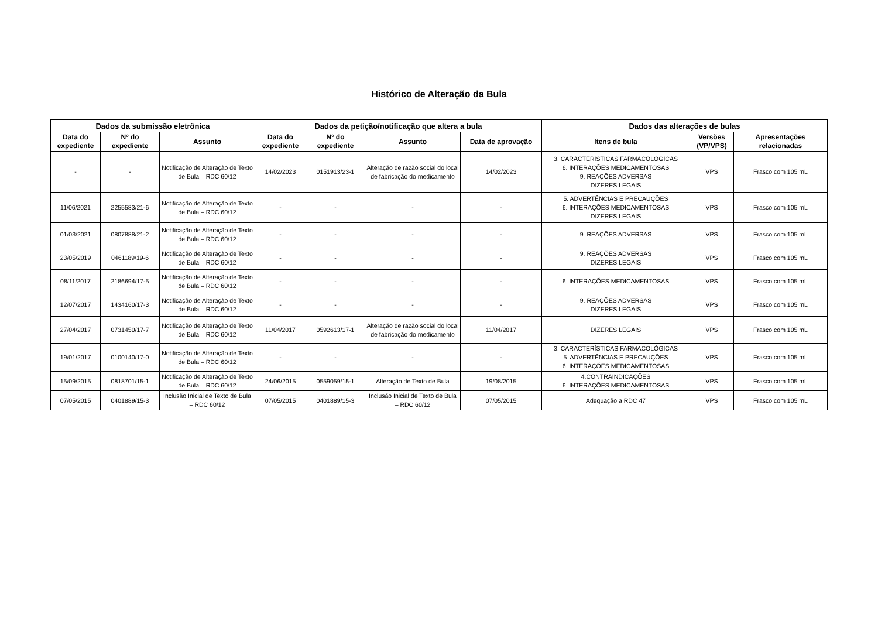Histórico de Alteração da Bula
| Dados da submissão eletrônica | | | Dados da petição/notificação que altera a bula | | | | Dados das alterações de bulas | | |
| --- | --- | --- | --- | --- | --- | --- | --- | --- | --- |
| Data do expediente | Nº do expediente | Assunto | Data do expediente | Nº do expediente | Assunto | Data de aprovação | Itens de bula | Versões (VP/VPS) | Apresentações relacionadas |
| - | - | Notificação de Alteração de Texto de Bula – RDC 60/12 | 14/02/2023 | 0151913/23-1 | Alteração de razão social do local de fabricação do medicamento | 14/02/2023 | 3. CARACTERÍSTICAS FARMACOLÓGICAS 6. INTERAÇÕES MEDICAMENTOSAS 9. REAÇÕES ADVERSAS DIZERES LEGAIS | VPS | Frasco com 105 mL |
| 11/06/2021 | 2255583/21-6 | Notificação de Alteração de Texto de Bula – RDC 60/12 | - | - | - | - | 5. ADVERTÊNCIAS E PRECAUÇÕES 6. INTERAÇÕES MEDICAMENTOSAS DIZERES LEGAIS | VPS | Frasco com 105 mL |
| 01/03/2021 | 0807888/21-2 | Notificação de Alteração de Texto de Bula – RDC 60/12 | - | - | - | - | 9. REAÇÕES ADVERSAS | VPS | Frasco com 105 mL |
| 23/05/2019 | 0461189/19-6 | Notificação de Alteração de Texto de Bula – RDC 60/12 | - | - | - | - | 9. REAÇÕES ADVERSAS DIZERES LEGAIS | VPS | Frasco com 105 mL |
| 08/11/2017 | 2186694/17-5 | Notificação de Alteração de Texto de Bula – RDC 60/12 | - | - | - | - | 6. INTERAÇÕES MEDICAMENTOSAS | VPS | Frasco com 105 mL |
| 12/07/2017 | 1434160/17-3 | Notificação de Alteração de Texto de Bula – RDC 60/12 | - | - | - | - | 9. REAÇÕES ADVERSAS DIZERES LEGAIS | VPS | Frasco com 105 mL |
| 27/04/2017 | 0731450/17-7 | Notificação de Alteração de Texto de Bula – RDC 60/12 | 11/04/2017 | 0592613/17-1 | Alteração de razão social do local de fabricação do medicamento | 11/04/2017 | DIZERES LEGAIS | VPS | Frasco com 105 mL |
| 19/01/2017 | 0100140/17-0 | Notificação de Alteração de Texto de Bula – RDC 60/12 | - | - | - | - | 3. CARACTERÍSTICAS FARMACOLÓGICAS 5. ADVERTÊNCIAS E PRECAUÇÕES 6. INTERAÇÕES MEDICAMENTOSAS | VPS | Frasco com 105 mL |
| 15/09/2015 | 0818701/15-1 | Notificação de Alteração de Texto de Bula – RDC 60/12 | 24/06/2015 | 0559059/15-1 | Alteração de Texto de Bula | 19/08/2015 | 4.CONTRAINDICAÇÕES 6. INTERAÇÕES MEDICAMENTOSAS | VPS | Frasco com 105 mL |
| 07/05/2015 | 0401889/15-3 | Inclusão Inicial de Texto de Bula – RDC 60/12 | 07/05/2015 | 0401889/15-3 | Inclusão Inicial de Texto de Bula – RDC 60/12 | 07/05/2015 | Adequação a RDC 47 | VPS | Frasco com 105 mL |